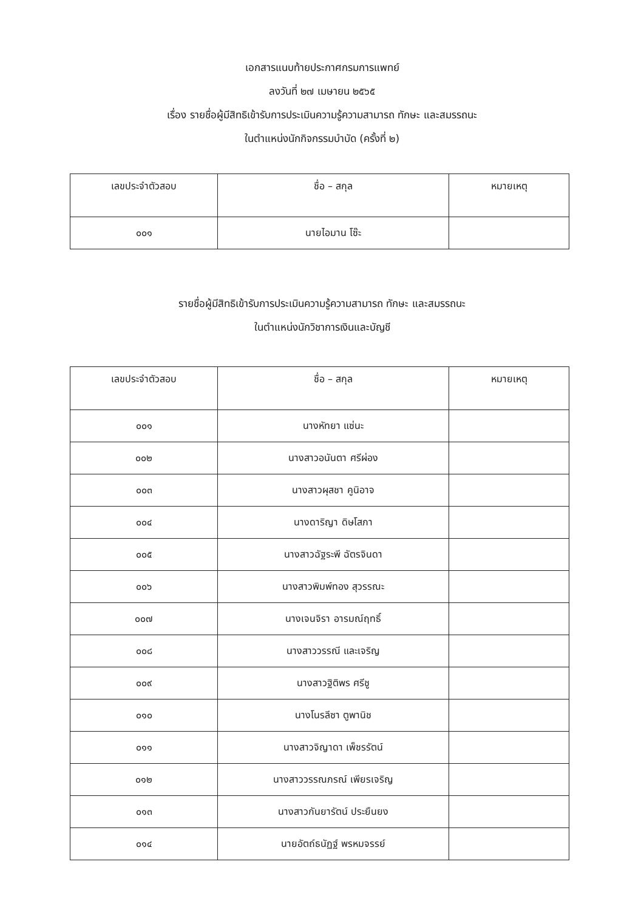เอกสารแนบท้ายประกาศกรมการแพทย์
ลงวันที่ ๒๗ เมษายน ๒๕๖๕
เรื่อง รายชื่อผู้มีสิทธิเข้ารับการประเมินความรู้ความสามารถ ทักษะ และสมรรถนะ
ในตำแหน่งนักกิจกรรมบำบัด (ครั้งที่ ๒)
| เลขประจำตัวสอบ | ชื่อ – สกุล | หมายเหตุ |
| --- | --- | --- |
| ๐๐๑ | นายไอมาน โซ๊ะ | |
รายชื่อผู้มีสิทธิเข้ารับการประเมินความรู้ความสามารถ ทักษะ และสมรรถนะ
ในตำแหน่งนักวิชาการเงินและบัญชี
| เลขประจำตัวสอบ | ชื่อ – สกุล | หมายเหตุ |
| --- | --- | --- |
| ๐๐๑ | นางหัทยา แซ่นะ | |
| ๐๐๒ | นางสาวอนันตา ศรีผ่อง | |
| ๐๐๓ | นางสาวผุสชา คูนิอาจ | |
| ๐๐๔ | นางดาริญา ดิษโสภา | |
| ๐๐๕ | นางสาวฉัฐระพี ฉัตรจินดา | |
| ๐๐๖ | นางสาวพิมพ์ทอง สุวรรณะ | |
| ๐๐๗ | นางเจนจิรา อารมณ์ฤทธิ์ | |
| ๐๐๘ | นางสาววรรณี และเจริญ | |
| ๐๐๙ | นางสาวฐิติพร ศรีชู | |
| ๐๑๐ | นางโนรลีซา ตูพานิช | |
| ๐๑๑ | นางสาวจิญาดา เพ็ชรรัตน์ | |
| ๐๑๒ | นางสาววรรณภรณ์ เพียรเจริญ | |
| ๐๑๓ | นางสาวกันยารัตน์ ประยืนยง | |
| ๐๑๔ | นายอัตถ์ธนัฏฐ์ พรหมจรรย์ | |
​